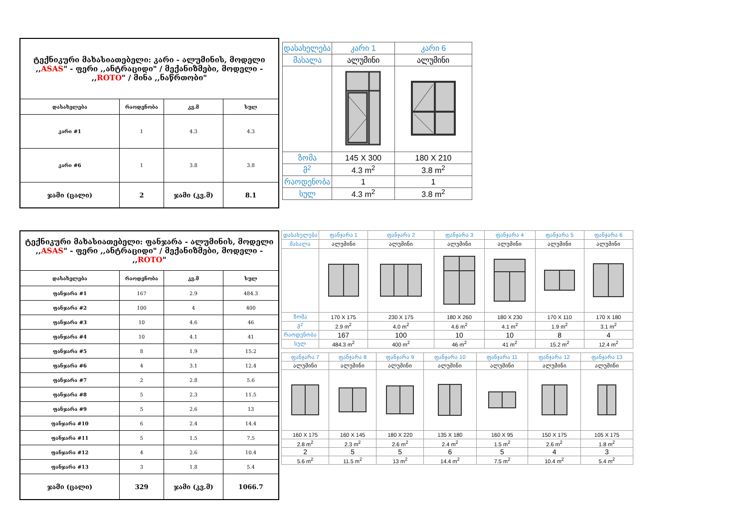| ტექნიკური მახასიათებელი: კარი - ალუმინის, მოდელი ,, ASAS " - ფერი ,,ანტრაციდი" / მექანიზმები, მოდელი - ,, ROTO " / მინა ,,ნაწრთობი" | | | |
| დასახელება | რაოდენობა | კვ.მ | სულ |
| კარი #1 | 1 | 4.3 | 4.3 |
| კარი #6 | 1 | 3.8 | 3.8 |
| ჯამი (ცალი) | 2 | ჯამი (კვ.მ) | 8.1 |
| დასახელება | კარი 1 | კარი 6 |
| მასალა | ალუმინი | ალუმინი |
| ზომა | 145 X 300 | 180 X 210 |
| მ<sup>2</sup> | 4.3 m<sup>2</sup> | 3.8 m<sup>2</sup> |
| რაოდენობა | 1 | 1 |
| სულ | 4.3 m<sup>2</sup> | 3.8 m<sup>2</sup> |
| ტექნიკური მახასიათებელი: ფანჯარა - ალუმინის, მოდელი ,, ASAS " - ფერი ,,ანტრაციდი" / მექანიზმები, მოდელი - ,, ROTO " | | | |
| დასახელება | რაოდენობა | კვ.მ | სულ |
| ფანჯარა #1 | 167 | 2.9 | 484.3 |
| ფანჯარა #2 | 100 | 4 | 400 |
| ფანჯარა #3 | 10 | 4.6 | 46 |
| ფანჯარა #4 | 10 | 4.1 | 41 |
| ფანჯარა #5 | 8 | 1.9 | 15.2 |
| ფანჯარა #6 | 4 | 3.1 | 12.4 |
| ფანჯარა #7 | 2 | 2.8 | 5.6 |
| ფანჯარა #8 | 5 | 2.3 | 11.5 |
| ფანჯარა #9 | 5 | 2.6 | 13 |
| ფანჯარა #10 | 6 | 2.4 | 14.4 |
| ფანჯარა #11 | 5 | 1.5 | 7.5 |
| ფანჯარა #12 | 4 | 2.6 | 10.4 |
| ფანჯარა #13 | 3 | 1.8 | 5.4 |
| ჯამი (ცალი) | 329 | ჯამი (კვ.მ) | 1066.7 |
| დასახელება | ფანჯარა 1 | ფანჯარა 2 | ფანჯარა 3 | ფანჯარა 4 | ფანჯარა 5 | ფანჯარა 6 |
| მასალა | ალუმინი | ალუმინი | ალუმინი | ალუმინი | ალუმინი | ალუმინი |
| ზომა | 170 X 175 | 230 X 175 | 180 X 260 | 180 X 230 | 170 X 110 | 170 X 180 |
| მ<sup>2</sup> | 2.9 m<sup>2</sup> | 4.0 m<sup>2</sup> | 4.6 m<sup>2</sup> | 4.1 m<sup>2</sup> | 1.9 m<sup>2</sup> | 3.1 m<sup>2</sup> |
| რაოდენობა | 167 | 100 | 10 | 10 | 8 | 4 |
| სულ | 484.3 m<sup>2</sup> | 400 m<sup>2</sup> | 46 m<sup>2</sup> | 41 m<sup>2</sup> | 15.2 m<sup>2</sup> | 12.4 m<sup>2</sup> |
| ფანჯარა 7 | ფანჯარა 8 | ფანჯარა 9 | ფანჯარა 10 | ფანჯარა 11 | ფანჯარა 12 | ფანჯარა 13 |
| ალუმინი | ალუმინი | ალუმინი | ალუმინი | ალუმინი | ალუმინი | ალუმინი |
| 160 X 175 | 160 X 145 | 180 X 220 | 135 X 180 | 160 X 95 | 150 X 175 | 105 X 175 |
| 2.8 m<sup>2</sup> | 2.3 m<sup>2</sup> | 2.6 m<sup>2</sup> | 2.4 m<sup>2</sup> | 1.5 m<sup>2</sup> | 2.6 m<sup>2</sup> | 1.8 m<sup>2</sup> |
| 2 | 5 | 5 | 6 | 5 | 4 | 3 |
| 5.6 m<sup>2</sup> | 11.5 m<sup>2</sup> | 13 m<sup>2</sup> | 14.4 m<sup>2</sup> | 7.5 m<sup>2</sup> | 10.4 m<sup>2</sup> | 5.4 m<sup>2</sup> |